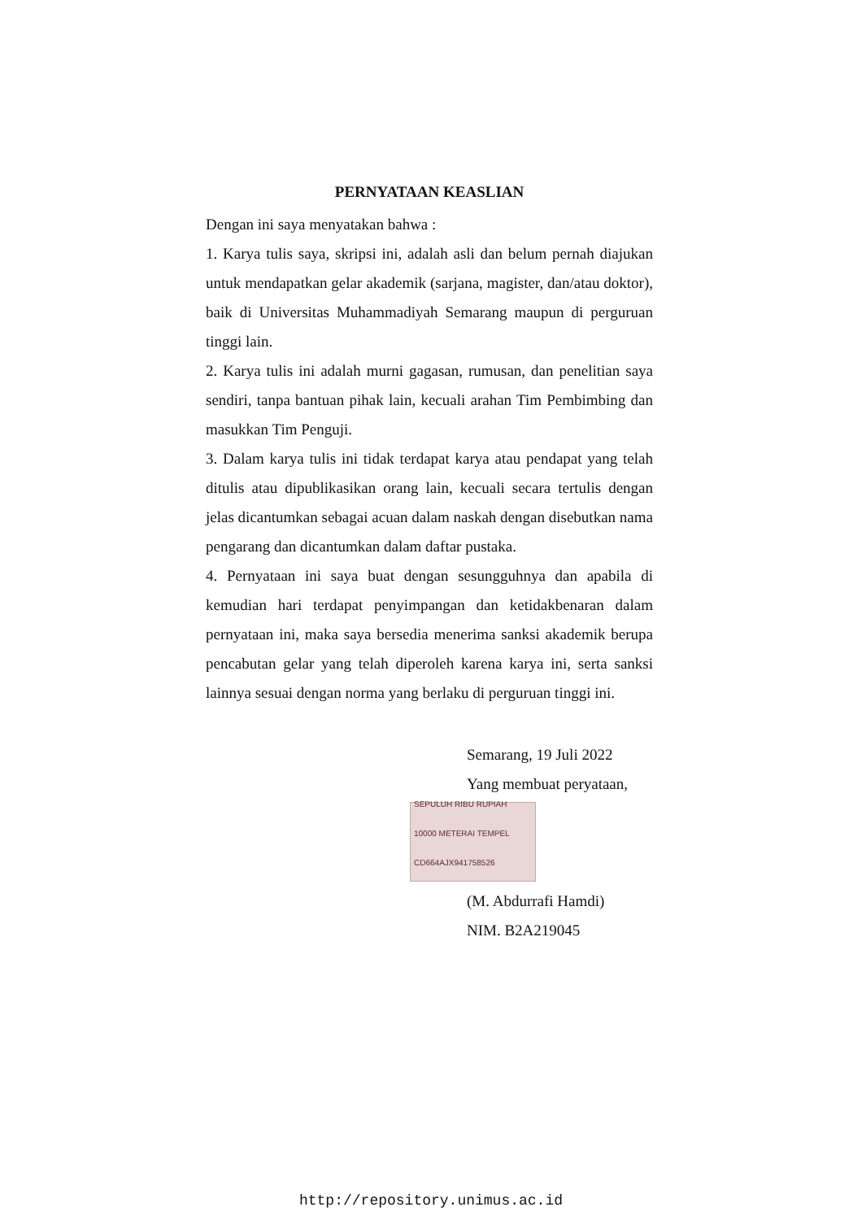PERNYATAAN KEASLIAN
Dengan ini saya menyatakan bahwa :
1. Karya tulis saya, skripsi ini, adalah asli dan belum pernah diajukan untuk mendapatkan gelar akademik (sarjana, magister, dan/atau doktor), baik di Universitas Muhammadiyah Semarang maupun di perguruan tinggi lain.
2. Karya tulis ini adalah murni gagasan, rumusan, dan penelitian saya sendiri, tanpa bantuan pihak lain, kecuali arahan Tim Pembimbing dan masukkan Tim Penguji.
3. Dalam karya tulis ini tidak terdapat karya atau pendapat yang telah ditulis atau dipublikasikan orang lain, kecuali secara tertulis dengan jelas dicantumkan sebagai acuan dalam naskah dengan disebutkan nama pengarang dan dicantumkan dalam daftar pustaka.
4. Pernyataan ini saya buat dengan sesungguhnya dan apabila di kemudian hari terdapat penyimpangan dan ketidakbenaran dalam pernyataan ini, maka saya bersedia menerima sanksi akademik berupa pencabutan gelar yang telah diperoleh karena karya ini, serta sanksi lainnya sesuai dengan norma yang berlaku di perguruan tinggi ini.
Semarang, 19 Juli 2022
Yang membuat peryataan,
SEPULUH RIBU RUPIAH 10000 METERAI TEMPEL
CD664AJX941758526
(M. Abdurrafi Hamdi)
NIM. B2A219045
http://repository.unimus.ac.id